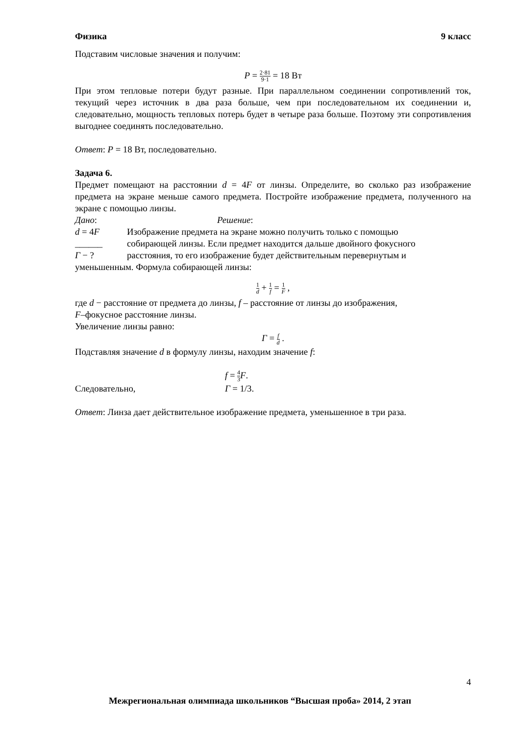Физика 9 класс
Подставим числовые значения и получим:
P = 2·81 9·1 = 18 Вт
При этом тепловые потери будут разные. При параллельном соединении сопротивлений ток, текущий через источник в два раза больше, чем при последовательном их соединении и, следовательно, мощность тепловых потерь будет в четыре раза больше. Поэтому эти сопротивления выгоднее соединять последовательно.
Ответ: P = 18 Вт, последовательно.
Задача 6.
Предмет помещают на расстоянии d = 4F от линзы. Определите, во сколько раз изображение предмета на экране меньше самого предмета. Постройте изображение предмета, полученного на экране с помощью линзы.
Дано: Решение:
d = 4F Изображение предмета на экране можно получить только с помощью
______ собирающей линзы. Если предмет находится дальше двойного фокусного
Г − ? расстояния, то его изображение будет действительным перевернутым и
уменьшенным. Формула собирающей линзы:
1 d + 1 f = 1 F ,
где d − расстояние от предмета до линзы, f – расстояние от линзы до изображения,
F–фокусное расстояние линзы.
Увеличение линзы равно:
Г = f d .
Подставляя значение d в формулу линзы, находим значение f:
f = 4 3 F.
Следовательно, Г = 1/3.
Ответ: Линза дает действительное изображение предмета, уменьшенное в три раза.
4
Межрегиональная олимпиада школьников “Высшая проба» 2014, 2 этап